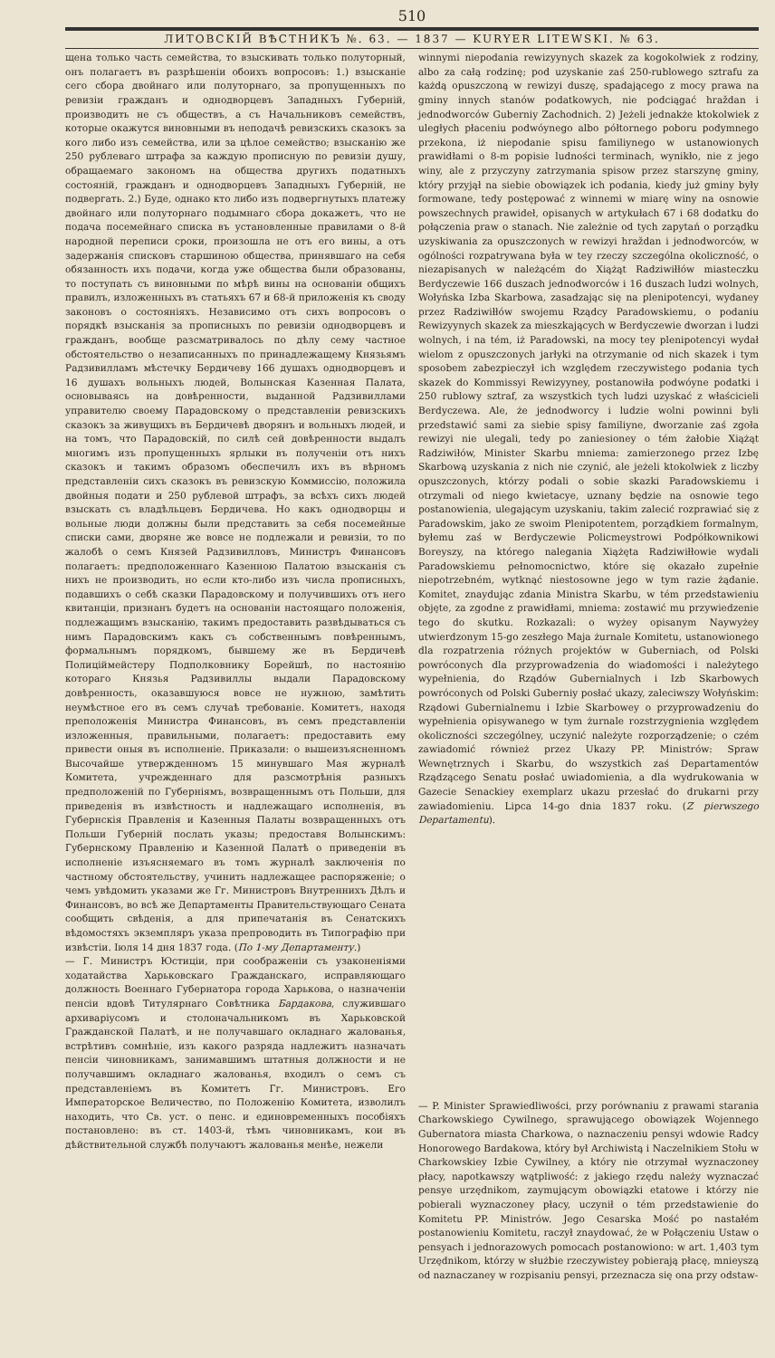510
ЛИТОВСКІЙ ВѢСТНИКЪ №. 63. — 1837 — KURYER LITEWSKI. № 63.
щена только часть семейства, то взыскивать только полуторный, онъ полагаетъ въ разрѣшеніи обоихъ вопросовъ: 1.) взысканіе сего сбора двойнаго или полуторнаго, за пропущенныхъ по ревизіи гражданъ и однодворцевъ Западныхъ Губерній, производить не съ обществъ, а съ Начальниковъ семействъ, которые окажутся виновными въ неподачѣ ревизскихъ сказокъ за кого либо изъ семейства, или за цѣлое семейство; взысканію же 250 рублеваго штрафа за каждую прописную по ревизіи душу, обращаемаго закономъ на общества другихъ податныхъ состояній, гражданъ и однодворцевъ Западныхъ Губерній, не подвергать. 2.) Буде, однако кто либо изъ подвергнутыхъ платежу двойнаго или полуторнаго подымнаго сбора докажетъ, что не подача посемейнаго списка въ установленные правилами о 8-й народной переписи сроки, произошла не отъ его вины, а отъ задержанія списковъ старшиною общества, принявшаго на себя обязанность ихъ подачи, когда уже общества были образованы, то поступать съ виновными по мѣрѣ вины на основаніи общихъ правилъ, изложенныхъ въ статьяхъ 67 и 68-й приложенія къ своду законовъ о состояніяхъ. Независимо отъ сихъ вопросовъ о порядкѣ взысканія за прописныхъ по ревизіи однодворцевъ и гражданъ, вообще разсматривалось по дѣлу сему частное обстоятельство о незаписанныхъ по принадлежащему Князьямъ Радзивилламъ мѣстечку Бердичеву 166 душахъ однодворцевъ и 16 душахъ вольныхъ людей, Волынская Казенная Палата, основываясь на довѣренности, выданной Радзивиллами управителю своему Парадовскому о представленіи ревизскихъ сказокъ за живущихъ въ Бердичевѣ дворянъ и вольныхъ людей, и на томъ, что Парадовскій, по силѣ сей довѣренности выдалъ многимъ изъ пропущенныхъ ярлыки въ полученіи отъ нихъ сказокъ и такимъ образомъ обеспечилъ ихъ въ вѣрномъ представленіи сихъ сказокъ въ ревизскую Коммиссію, положила двойныя подати и 250 рублевой штрафъ, за всѣхъ сихъ людей взыскать съ владѣльцевъ Бердичева. Но какъ однодворцы и вольные люди должны были представить за себя посемейные списки сами, дворяне же вовсе не подлежали и ревизіи, то по жалобѣ о семъ Князей Радзивилловъ, Министръ Финансовъ полагаетъ: предположеннаго Казенною Палатою взысканія съ нихъ не производить, но если кто-либо изъ числа прописныхъ, подавшихъ о себѣ сказки Парадовскому и получившихъ отъ него квитанціи, признанъ будетъ на основаніи настоящаго положенія, подлежащимъ взысканію, такимъ предоставить развѣдываться съ нимъ Парадовскимъ какъ съ собственнымъ повѣреннымъ, формальнымъ порядкомъ, бывшему же въ Бердичевѣ Полиціймейстеру Подполковнику Борейшѣ, по настоянію котораго Князья Радзивиллы выдали Парадовскому довѣренность, оказавшуюся вовсе не нужною, замѣтить неумѣстное его въ семъ случаѣ требованіе. Комитетъ, находя преположенія Министра Финансовъ, въ семъ представленіи изложенныя, правильными, полагаетъ: предоставить ему привести оныя въ исполненіе. Приказали: о вышеизъясненномъ Высочайше утвержденномъ 15 минувшаго Мая журналѣ Комитета, учрежденнаго для разсмотрѣнія разныхъ предположеній по Губерніямъ, возвращеннымъ отъ Польши, для приведенія въ извѣстность и надлежащаго исполненія, въ Губернскія Правленія и Казенныя Палаты возвращенныхъ отъ Польши Губерній послать указы; предоставя Волынскимъ: Губернскому Правленію и Казенной Палатѣ о приведеніи въ исполненіе изъясняемаго въ томъ журналѣ заключенія по частному обстоятельству, учинить надлежащее распоряженіе; о чемъ увѣдомить указами же Гг. Министровъ Внутреннихъ Дѣлъ и Финансовъ, во всѣ же Департаменты Правительствующаго Сената сообщить свѣденія, а для припечатанія въ Сенатскихъ вѣдомостяхъ экземпляръ указа препроводить въ Типографію при извѣстіи. Іюля 14 дня 1837 года. (По 1-му Департаменту.)
— Г. Министръ Юстиціи, при соображеніи съ узаконеніями ходатайства Харьковскаго Гражданскаго, исправляющаго должность Военнаго Губернатора города Харькова, о назначеніи пенсіи вдовѣ Титулярнаго Совѣтника Бардакова, служившаго архиваріусомъ и столоначальникомъ въ Харьковской Гражданской Палатѣ, и не получавшаго окладнаго жалованья, встрѣтивъ сомнѣніе, изъ какого разряда надлежитъ назначать пенсіи чиновникамъ, занимавшимъ штатныя должности и не получавшимъ окладнаго жалованья, входилъ о семъ съ представленіемъ въ Комитетъ Гг. Министровъ. Его Императорское Величество, по Положенію Комитета, изволилъ находить, что Св. уст. о пенс. и единовременныхъ пособіяхъ постановлено: въ ст. 1403-й, тѣмъ чиновникамъ, кои въ дѣйствительной службѣ получаютъ жалованья менѣе, нежели
winnymi niepodania rewizyynych skazek za kogokolwiek z rodziny, albo za całą rodzinę; pod uzyskanie zaś 250-rublowego sztrafu za każdą opuszczoną w rewizyi duszę, spadającego z mocy prawa na gminy innych stanów podatkowych, nie podciągać hraždan i jednodworców Guberniy Zachodnich. 2) Jeżeli jednakże ktokolwiek z uległych płaceniu podwóynego albo półtornego poboru podymnego przekona, iż niepodanie spisu familiynego w ustanowionych prawidłami o 8-m popisie ludności terminach, wynikło, nie z jego winy, ale z przyczyny zatrzymania spisow przez starszynę gminy, który przyjął na siebie obowiązek ich podania, kiedy już gminy były formowane, tedy postępować z winnemi w miarę winy na osnowie powszechnych prawideł, opisanych w artykułach 67 i 68 dodatku do połączenia praw o stanach. Nie zależnie od tych zapytań o porządku uzyskiwania za opuszczonych w rewizyi hraždan i jednodworców, w ogólności rozpatrywana była w tey rzeczy szczególna okoliczność, o niezapisanych w należącém do Xiążąt Radziwiłłów miasteczku Berdyczewie 166 duszach jednodworców i 16 duszach ludzi wolnych, Wołyńska Izba Skarbowa, zasadzając się na plenipotencyi, wydaney przez Radziwiłłów swojemu Rządcy Paradowskiemu, o podaniu Rewizyynych skazek za mieszkających w Berdyczewie dworzan i ludzi wolnych, i na tém, iż Paradowski, na mocy tey plenipotencyi wydał wielom z opuszczonych jarłyki na otrzymanie od nich skazek i tym sposobem zabezpieczył ich względem rzeczywistego podania tych skazek do Kommissyi Rewizyyney, postanowiła podwóyne podatki i 250 rublowy sztraf, za wszystkich tych ludzi uzyskać z właścicieli Berdyczewa. Ale, że jednodworcy i ludzie wolni powinni byli przedstawić sami za siebie spisy familiyne, dworzanie zaś zgoła rewizyi nie ulegali, tedy po zaniesioney o tém żałobie Xiążąt Radziwiłów, Minister Skarbu mniema: zamierzonego przez Izbę Skarbową uzyskania z nich nie czynić, ale jeżeli ktokolwiek z liczby opuszczonych, którzy podali o sobie skazki Paradowskiemu i otrzymali od niego kwietacye, uznany będzie na osnowie tego postanowienia, ulegającym uzyskaniu, takim zalecić rozprawiać się z Paradowskim, jako ze swoim Plenipotentem, porządkiem formalnym, byłemu zaś w Berdyczewie Policmeystrowi Podpółkownikowi Boreyszy, na którego nalegania Xiążęta Radziwiłłowie wydali Paradowskiemu pełnomocnictwo, które się okazało zupełnie niepotrzebném, wytknąć niestosowne jego w tym razie żądanie. Komitet, znaydując zdania Ministra Skarbu, w tém przedstawieniu objęte, za zgodne z prawidłami, mniema: zostawić mu przywiedzenie tego do skutku. Rozkazali: o wyżey opisanym Naywyżey utwierdzonym 15-go zeszłego Maja żurnale Komitetu, ustanowionego dla rozpatrzenia różnych projektów w Guberniach, od Polski powróconych dla przyprowadzenia do wiadomości i należytego wypełnienia, do Rządów Gubernialnych i Izb Skarbowych powróconych od Polski Guberniy posłać ukazy, zaleciwszy Wołyńskim: Rządowi Gubernialnemu i Izbie Skarbowey o przyprowadzeniu do wypełnienia opisywanego w tym żurnale rozstrzygnienia względem okoliczności szczególney, uczynić należyte rozporządzenie; o czém zawiadomić również przez Ukazy PP. Ministrów: Spraw Wewnętrznych i Skarbu, do wszystkich zaś Departamentów Rządzącego Senatu posłać uwiadomienia, a dla wydrukowania w Gazecie Senackiey exemplarz ukazu przesłać do drukarni przy zawiadomieniu. Lipca 14-go dnia 1837 roku. (Z pierwszego Departamentu).
— P. Minister Sprawiedliwości, przy porównaniu z prawami starania Charkowskiego Cywilnego, sprawującego obowiązek Wojennego Gubernatora miasta Charkowa, o naznaczeniu pensyi wdowie Radcy Honorowego Bardakowa, który był Archiwistą i Naczelnikiem Stołu w Charkowskiey Izbie Cywilney, a który nie otrzymał wyznaczoney płacy, napotkawszy wątpliwość: z jakiego rzędu należy wyznaczać pensye urzędnikom, zaymującym obowiązki etatowe i którzy nie pobierali wyznaczoney płacy, uczynił o tém przedstawienie do Komitetu PP. Ministrów. Jego Cesarska Mość po nastałém postanowieniu Komitetu, raczył znaydować, że w Połączeniu Ustaw o pensyach i jednorazowych pomocach postanowiono: w art. 1,403 tym Urzędnikom, którzy w służbie rzeczywistey pobierają płacę, mnieyszą od naznaczaney w rozpisaniu pensyi, przeznacza się ona przy odstaw-